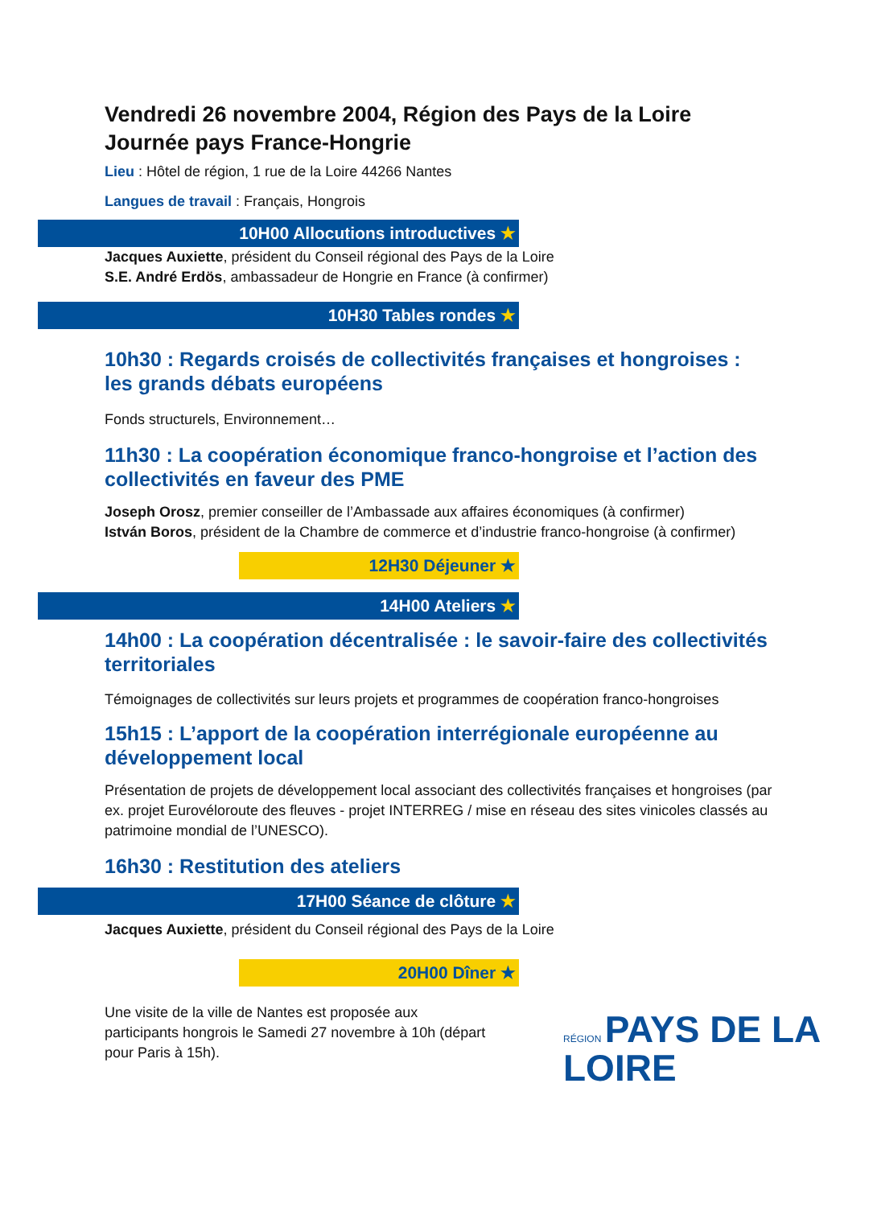Vendredi 26 novembre 2004, Région des Pays de la Loire
Journée pays France-Hongrie
Lieu : Hôtel de région, 1 rue de la Loire 44266 Nantes
Langues de travail : Français, Hongrois
10H00 Allocutions introductives ★
Jacques Auxiette, président du Conseil régional des Pays de la Loire
S.E. André Erdös, ambassadeur de Hongrie en France (à confirmer)
10H30 Tables rondes ★
10h30 : Regards croisés de collectivités françaises et hongroises : les grands débats européens
Fonds structurels, Environnement…
11h30 : La coopération économique franco-hongroise et l’action des collectivités en faveur des PME
Joseph Orosz, premier conseiller de l’Ambassade aux affaires économiques (à confirmer)
István Boros, président de la Chambre de commerce et d’industrie franco-hongroise (à confirmer)
12H30 Déjeuner ★
14H00 Ateliers ★
14h00 : La coopération décentralisée : le savoir-faire des collectivités territoriales
Témoignages de collectivités sur leurs projets et programmes de coopération franco-hongroises
15h15 : L’apport de la coopération interrégionale européenne au développement local
Présentation de projets de développement local associant des collectivités françaises et hongroises (par ex. projet Eurovéloroute des fleuves - projet INTERREG / mise en réseau des sites vinicoles classés au patrimoine mondial de l’UNESCO).
16h30 : Restitution des ateliers
17H00 Séance de clôture ★
Jacques Auxiette, président du Conseil régional des Pays de la Loire
20H00 Dîner ★
Une visite de la ville de Nantes est proposée aux participants hongrois le Samedi 27 novembre à 10h (départ pour Paris à 15h).
RÉGION PAYS DE LA
LOIRE